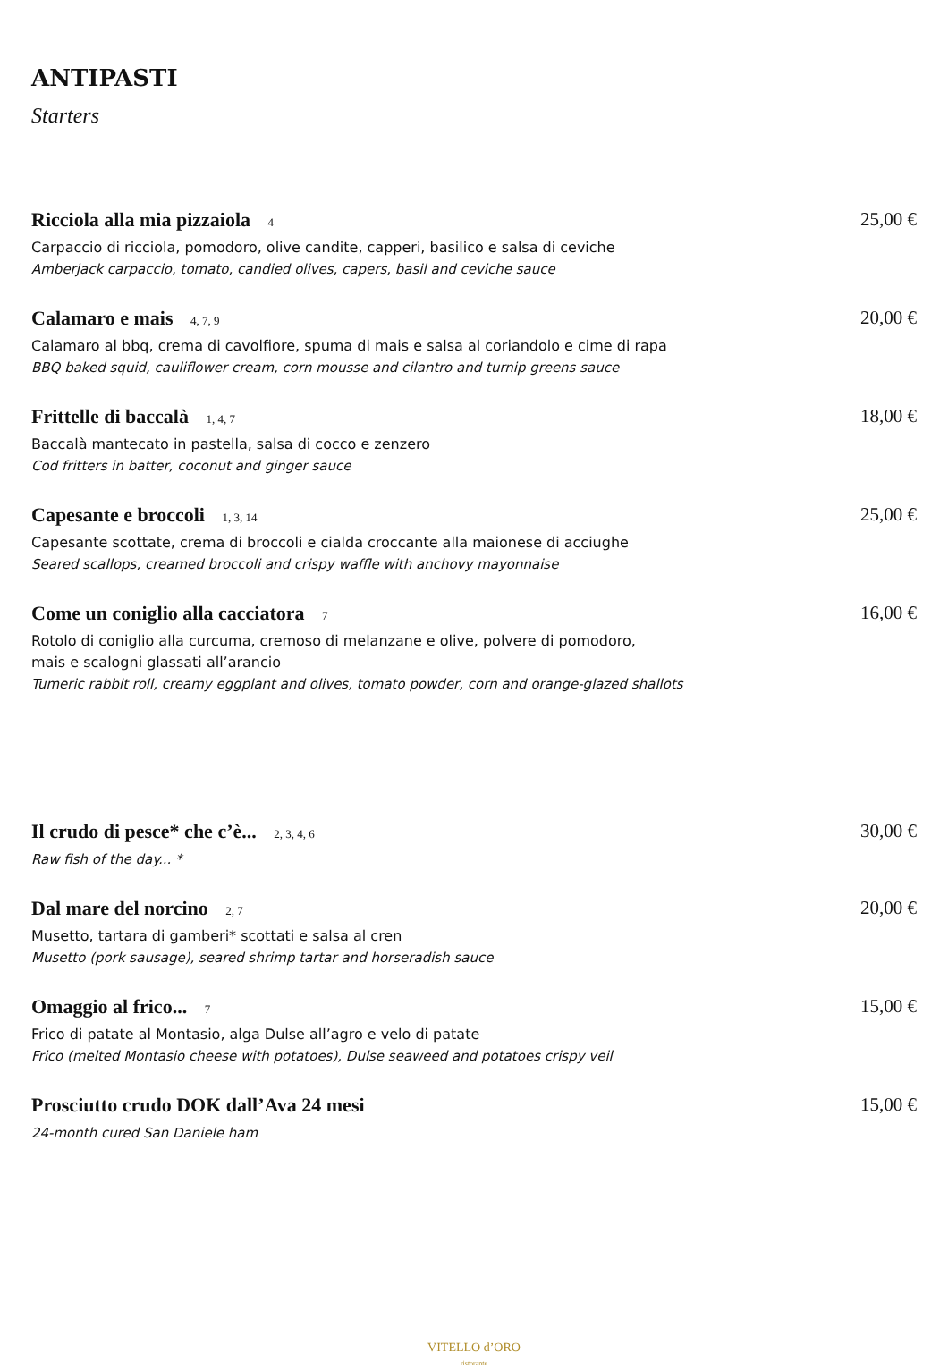ANTIPASTI
Starters
Ricciola alla mia pizzaiola 4 25,00 €
Carpaccio di ricciola, pomodoro, olive candite, capperi, basilico e salsa di ceviche
Amberjack carpaccio, tomato, candied olives, capers, basil and ceviche sauce
Calamaro e mais 4, 7, 9 20,00 €
Calamaro al bbq, crema di cavolfiore, spuma di mais e salsa al coriandolo e cime di rapa
BBQ baked squid, cauliflower cream, corn mousse and cilantro and turnip greens sauce
Frittelle di baccalà 1, 4, 7 18,00 €
Baccalà mantecato in pastella, salsa di cocco e zenzero
Cod fritters in batter, coconut and ginger sauce
Capesante e broccoli 1, 3, 14 25,00 €
Capesante scottate, crema di broccoli e cialda croccante alla maionese di acciughe
Seared scallops, creamed broccoli and crispy waffle with anchovy mayonnaise
Come un coniglio alla cacciatora 7 16,00 €
Rotolo di coniglio alla curcuma, cremoso di melanzane e olive, polvere di pomodoro,
mais e scalogni glassati all’arancio
Tumeric rabbit roll, creamy eggplant and olives, tomato powder, corn and orange-glazed shallots
Il crudo di pesce* che c’è... 2, 3, 4, 6 30,00 €
Raw fish of the day... *
Dal mare del norcino 2, 7 20,00 €
Musetto, tartara di gamberi* scottati e salsa al cren
Musetto (pork sausage), seared shrimp tartar and horseradish sauce
Omaggio al frico... 7 15,00 €
Frico di patate al Montasio, alga Dulse all’agro e velo di patate
Frico (melted Montasio cheese with potatoes), Dulse seaweed and potatoes crispy veil
Prosciutto crudo DOK dall’Ava 24 mesi 15,00 €
24-month cured San Daniele ham
VITELLO d’ORO
ristorante